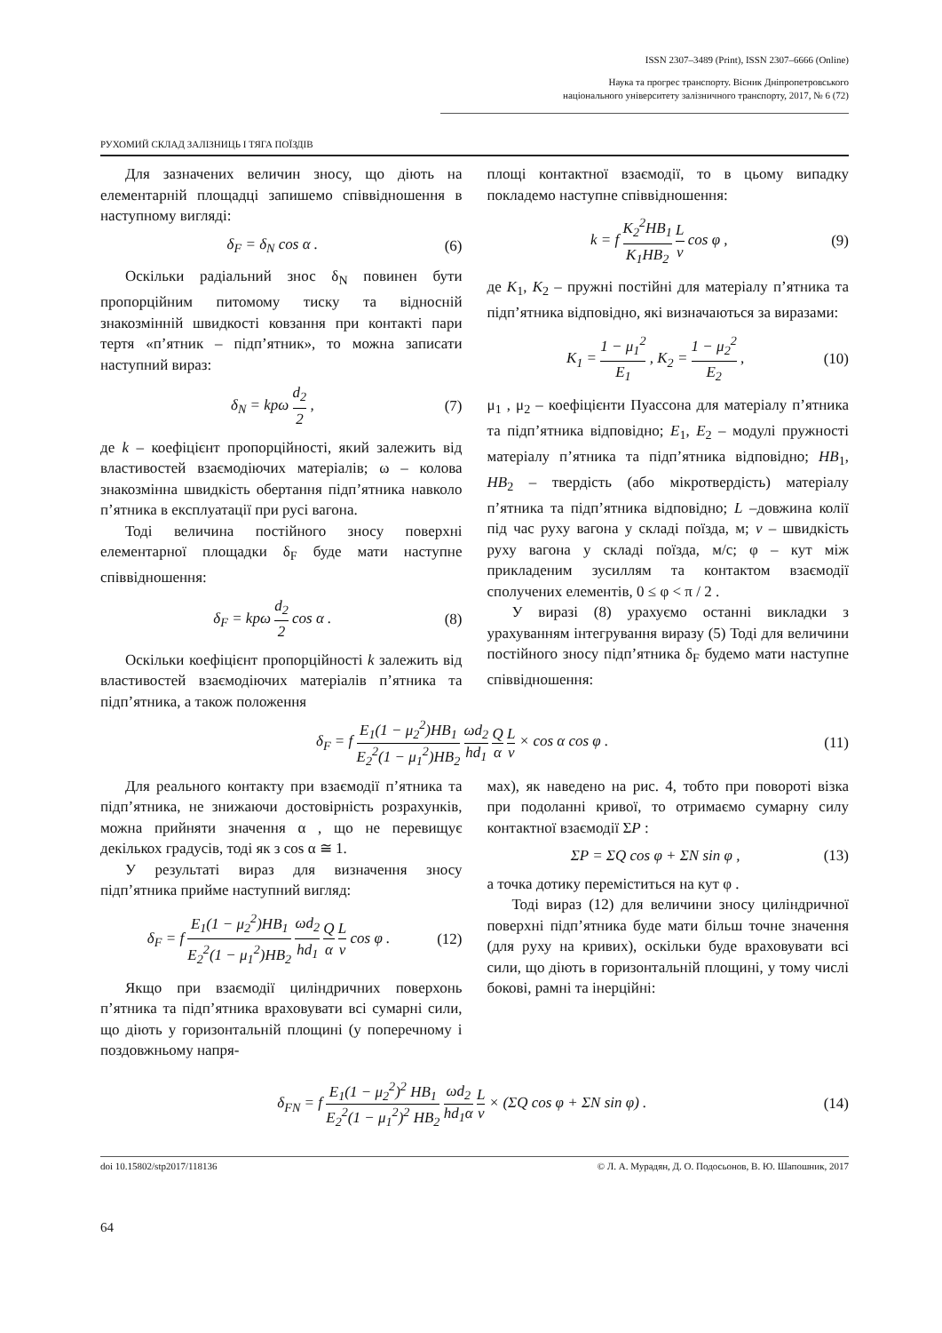ISSN 2307–3489 (Print), ISSN 2307–6666 (Online)
Наука та прогрес транспорту. Вісник Дніпропетровського
національного університету залізничного транспорту, 2017, № 6 (72)
РУХОМИЙ СКЛАД ЗАЛІЗНИЦЬ І ТЯГА ПОЇЗДІВ
Для зазначених величин зносу, що діють на елементарній площадці запишемо співвідношення в наступному вигляді:
δ<sub>F</sub> = δ<sub>N</sub> cos α . (6)
Оскільки радіальний знос δ<sub>N</sub> повинен бути пропорційним питомому тиску та відносній знакозмінній швидкості ковзання при контакті пари тертя «п’ятник – підп’ятник», то можна записати наступний вираз:
δ<sub>N</sub> = kpω d<sub>2</sub> 2 , (7)
де k – коефіцієнт пропорційності, який залежить від властивостей взаємодіючих матеріалів; ω – колова знакозмінна швидкість обертання підп’ятника навколо п’ятника в експлуатації при русі вагона.
Тоді величина постійного зносу поверхні елементарної площадки δ<sub>F</sub> буде мати наступне співвідношення:
δ<sub>F</sub> = kpω d<sub>2</sub> 2 cos α . (8)
Оскільки коефіцієнт пропорційності k залежить від властивостей взаємодіючих матеріалів п’ятника та підп’ятника, а також положення
площі контактної взаємодії, то в цьому випадку покладемо наступне співвідношення:
k = f K<sub>2</sub><sup>2</sup>HB<sub>1</sub> K<sub>1</sub>HB<sub>2</sub> L v cos φ , (9)
де K<sub>1</sub>, K<sub>2</sub> – пружні постійні для матеріалу п’ятника та підп’ятника відповідно, які визначаються за виразами:
K<sub>1</sub> = 1 − μ<sub>1</sub><sup>2</sup> E<sub>1</sub> , K<sub>2</sub> = 1 − μ<sub>2</sub><sup>2</sup> E<sub>2</sub> , (10)
μ<sub>1</sub> , μ<sub>2</sub> – коефіцієнти Пуассона для матеріалу п’ятника та підп’ятника відповідно; E<sub>1</sub>, E<sub>2</sub> – модулі пружності матеріалу п’ятника та підп’ятника відповідно; HB<sub>1</sub>, HB<sub>2</sub> – твердість (або мікротвердість) матеріалу п’ятника та підп’ятника відповідно; L –довжина колії під час руху вагона у складі поїзда, м; v – швидкість руху вагона у складі поїзда, м/с; φ – кут між прикладеним зусиллям та контактом взаємодії сполучених елементів, 0 ≤ φ < π / 2 .
У виразі (8) урахуємо останні викладки з урахуванням інтегрування виразу (5) Тоді для величини постійного зносу підп’ятника δ<sub>F</sub> будемо мати наступне співвідношення:
δ<sub>F</sub> = f E<sub>1</sub>(1 − μ<sub>2</sub><sup>2</sup>)HB<sub>1</sub> E<sub>2</sub><sup>2</sup>(1 − μ<sub>1</sub><sup>2</sup>)HB<sub>2</sub> ωd<sub>2</sub> hd<sub>1</sub> Q α L v × cos α cos φ . (11)
Для реального контакту при взаємодії п’ятника та підп’ятника, не знижаючи достовірність розрахунків, можна прийняти значення α , що не перевищує декількох градусів, тоді як з cos α ≅ 1.
У результаті вираз для визначення зносу підп’ятника прийме наступний вигляд:
δ<sub>F</sub> = f E<sub>1</sub>(1 − μ<sub>2</sub><sup>2</sup>)HB<sub>1</sub> E<sub>2</sub><sup>2</sup>(1 − μ<sub>1</sub><sup>2</sup>)HB<sub>2</sub> ωd<sub>2</sub> hd<sub>1</sub> Q α L v cos φ . (12)
Якщо при взаємодії циліндричних поверхонь п’ятника та підп’ятника враховувати всі сумарні сили, що діють у горизонтальній площині (у поперечному і поздовжньому напря-
мах), як наведено на рис. 4, тобто при повороті візка при подоланні кривої, то отримаємо сумарну силу контактної взаємодії ΣP :
ΣP = ΣQ cos φ + ΣN sin φ , (13)
а точка дотику переміститься на кут φ .
Тоді вираз (12) для величини зносу циліндричної поверхні підп’ятника буде мати більш точне значення (для руху на кривих), оскільки буде враховувати всі сили, що діють в горизонтальній площині, у тому числі бокові, рамні та інерційні:
δ<sub>FN</sub> = f E<sub>1</sub>(1 − μ<sub>2</sub><sup>2</sup>)<sup>2</sup> HB<sub>1</sub> E<sub>2</sub><sup>2</sup>(1 − μ<sub>1</sub><sup>2</sup>)<sup>2</sup> HB<sub>2</sub> ωd<sub>2</sub> hd<sub>1</sub>α L v × (ΣQ cos φ + ΣN sin φ) . (14)
doi 10.15802/stp2017/118136 © Л. А. Мурадян, Д. О. Подосьонов, В. Ю. Шапошник, 2017
64